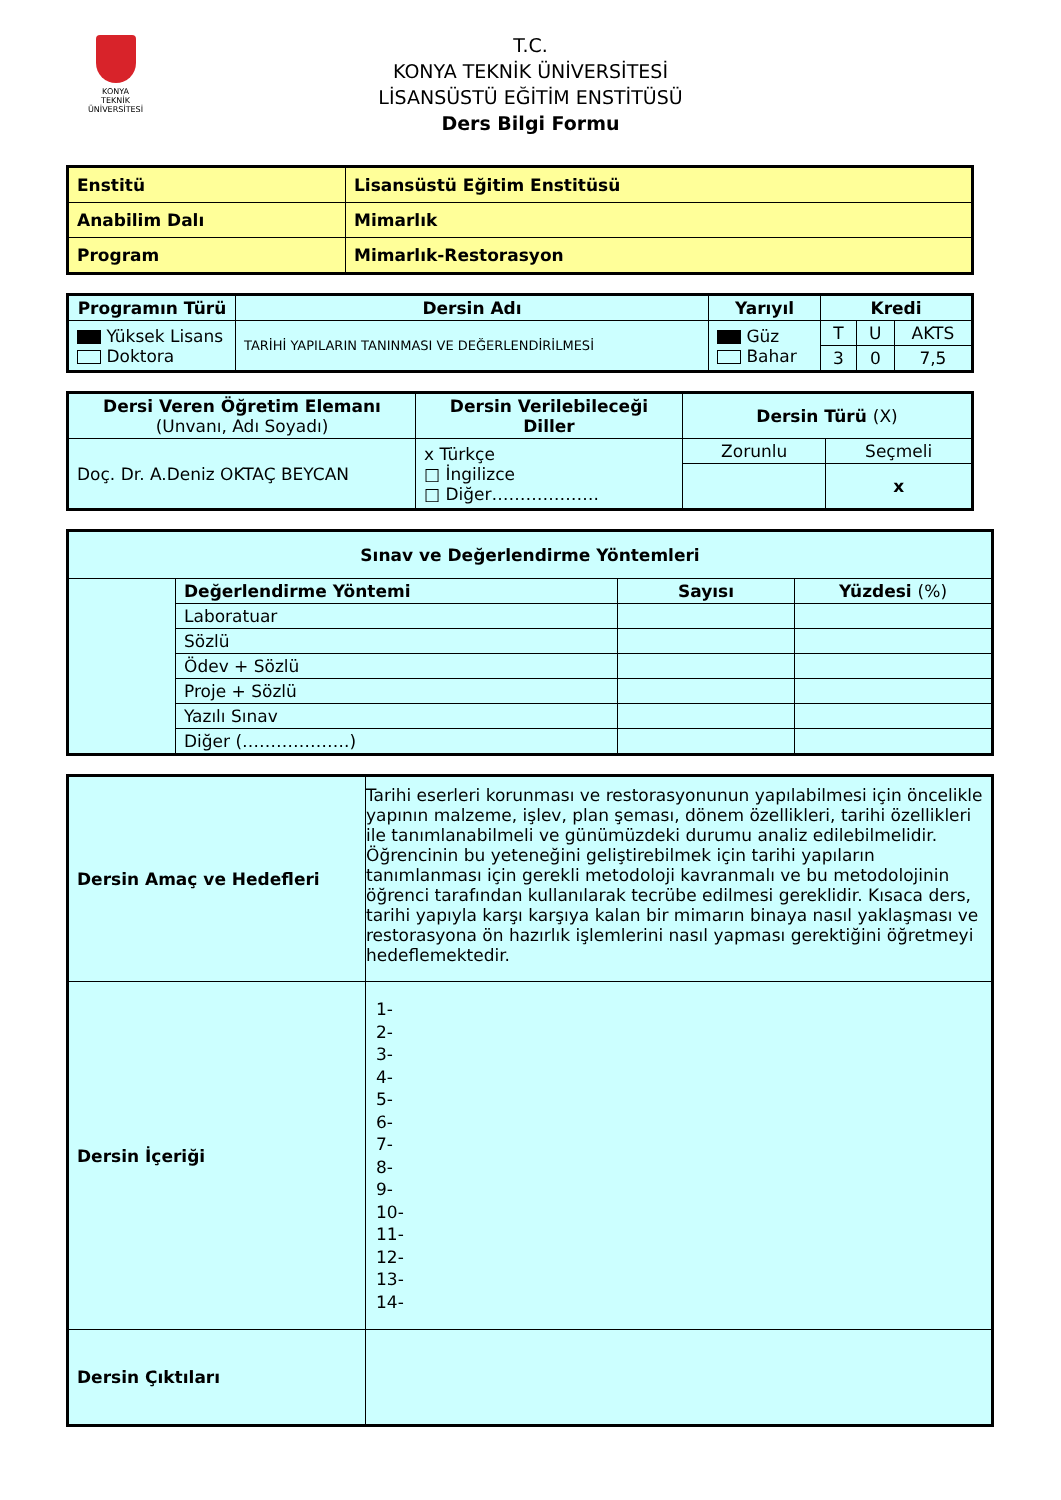KONYA
TEKNİK ÜNİVERSİTESİ
T.C.
KONYA TEKNİK ÜNİVERSİTESİ
LİSANSÜSTÜ EĞİTİM ENSTİTÜSÜ
Ders Bilgi Formu
| Enstitü | Lisansüstü Eğitim Enstitüsü |
| Anabilim Dalı | Mimarlık |
| Program | Mimarlık-Restorasyon |
| Programın Türü | Dersin Adı | Yarıyıl | Kredi | | |
| --- | --- | --- | --- | --- | --- |
| Yüksek Lisans Doktora | TARİHİ YAPILARIN TANINMASI VE DEĞERLENDİRİLMESİ | Güz Bahar | T | U | AKTS |
| | | | 3 | 0 | 7,5 |
| Dersi Veren Öğretim Elemanı (Unvanı, Adı Soyadı) | Dersin Verilebileceği Diller | Dersin Türü (X) | |
| --- | --- | --- | --- |
| Doç. Dr. A.Deniz OKTAÇ BEYCAN | x Türkçe □ İngilizce □ Diğer………………. | Zorunlu | Seçmeli |
| | | | x |
| Sınav ve Değerlendirme Yöntemleri | | | |
| --- | --- | --- | --- |
| | Değerlendirme Yöntemi | Sayısı | Yüzdesi (%) |
| | Laboratuar | | |
| | Sözlü | | |
| | Ödev + Sözlü | | |
| | Proje + Sözlü | | |
| | Yazılı Sınav | | |
| | Diğer (……………….) | | |
| Dersin Amaç ve Hedefleri | Tarihi eserleri korunması ve restorasyonunun yapılabilmesi için öncelikle yapının malzeme, işlev, plan şeması, dönem özellikleri, tarihi özellikleri ile tanımlanabilmeli ve günümüzdeki durumu analiz edilebilmelidir. Öğrencinin bu yeteneğini geliştirebilmek için tarihi yapıların tanımlanması için gerekli metodoloji kavranmalı ve bu metodolojinin öğrenci tarafından kullanılarak tecrübe edilmesi gereklidir. Kısaca ders, tarihi yapıyla karşı karşıya kalan bir mimarın binaya nasıl yaklaşması ve restorasyona ön hazırlık işlemlerini nasıl yapması gerektiğini öğretmeyi hedeflemektedir. |
| Dersin İçeriği | 1- 2- 3- 4- 5- 6- 7- 8- 9- 10- 11- 12- 13- 14- |
| Dersin Çıktıları | |